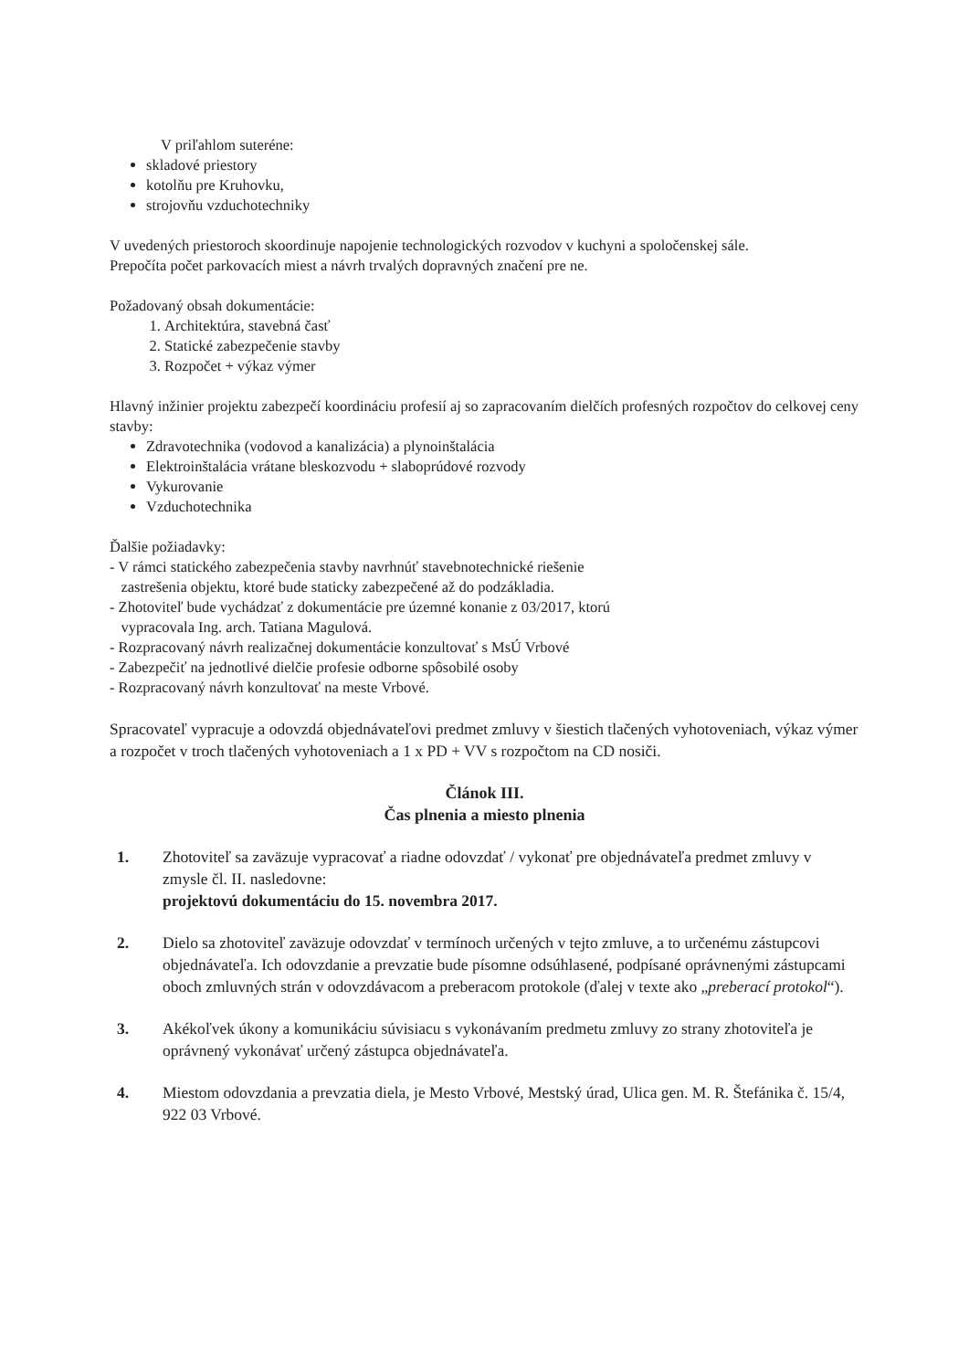V priľahlom suteréne:
skladové priestory
kotolňu pre Kruhovku,
strojovňu vzduchotechniky
V uvedených priestoroch skoordinuje napojenie technologických rozvodov v kuchyni a spoločenskej sále.
Prepočíta počet parkovacích miest a návrh trvalých dopravných značení pre ne.
Požadovaný obsah dokumentácie:
1. Architektúra, stavebná časť
2. Statické zabezpečenie stavby
3. Rozpočet + výkaz výmer
Hlavný inžinier projektu zabezpečí koordináciu profesií aj so zapracovaním dielčích profesných rozpočtov do celkovej ceny stavby:
Zdravotechnika (vodovod a kanalizácia) a plynoinštalácia
Elektroinštalácia vrátane bleskozvodu + slaboprúdové rozvody
Vykurovanie
Vzduchotechnika
Ďalšie požiadavky:
- V rámci statického zabezpečenia stavby navrhnúť stavebnotechnické riešenie
zastrešenia objektu, ktoré bude staticky zabezpečené až do podzákladia.
- Zhotoviteľ bude vychádzať z dokumentácie pre územné konanie z 03/2017, ktorú
vypracovala Ing. arch. Tatiana Magulová.
- Rozpracovaný návrh realizačnej dokumentácie konzultovať s MsÚ Vrbové
- Zabezpečiť na jednotlivé dielčie profesie odborne spôsobilé osoby
- Rozpracovaný návrh konzultovať na meste Vrbové.
Spracovateľ vypracuje a odovzdá objednávateľovi predmet zmluvy v šiestich tlačených vyhotoveniach, výkaz výmer a rozpočet v troch tlačených vyhotoveniach a 1 x PD + VV s rozpočtom na CD nosiči.
Článok III.
Čas plnenia a miesto plnenia
1. Zhotoviteľ sa zaväzuje vypracovať a riadne odovzdať / vykonať pre objednávateľa predmet zmluvy v zmysle čl. II. nasledovne:
projektovú dokumentáciu do 15. novembra 2017.
2. Dielo sa zhotoviteľ zaväzuje odovzdať v termínoch určených v tejto zmluve, a to určenému zástupcovi objednávateľa. Ich odovzdanie a prevzatie bude písomne odsúhlasené, podpísané oprávnenými zástupcami oboch zmluvných strán v odovzdávacom a preberacom protokole (ďalej v texte ako „preberací protokol“).
3. Akékoľvek úkony a komunikáciu súvisiacu s vykonávaním predmetu zmluvy zo strany zhotoviteľa je oprávnený vykonávať určený zástupca objednávateľa.
4. Miestom odovzdania a prevzatia diela, je Mesto Vrbové, Mestský úrad, Ulica gen. M. R. Štefánika č. 15/4, 922 03 Vrbové.